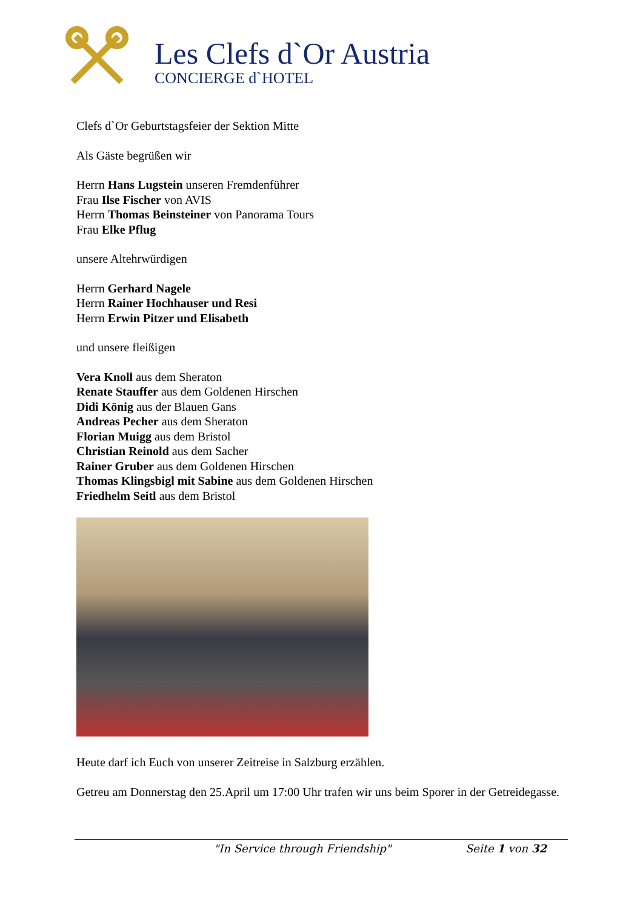Les Clefs d`Or Austria
CONCIERGE d`HOTEL
Clefs d`Or Geburtstagsfeier der Sektion Mitte
Als Gäste begrüßen wir
Herrn Hans Lugstein unseren Fremdenführer
Frau Ilse Fischer von AVIS
Herrn Thomas Beinsteiner von Panorama Tours
Frau Elke Pflug
unsere Altehrwürdigen
Herrn Gerhard Nagele
Herrn Rainer Hochhauser und Resi
Herrn Erwin Pitzer und Elisabeth
und unsere fleißigen
Vera Knoll aus dem Sheraton
Renate Stauffer aus dem Goldenen Hirschen
Didi König aus der Blauen Gans
Andreas Pecher aus dem Sheraton
Florian Muigg aus dem Bristol
Christian Reinold aus dem Sacher
Rainer Gruber aus dem Goldenen Hirschen
Thomas Klingsbigl mit Sabine aus dem Goldenen Hirschen
Friedhelm Seitl aus dem Bristol
Heute darf ich Euch von unserer Zeitreise in Salzburg erzählen.
Getreu am Donnerstag den 25.April um 17:00 Uhr trafen wir uns beim Sporer in der Getreidegasse.
"In Service through Friendship" Seite 1 von 32